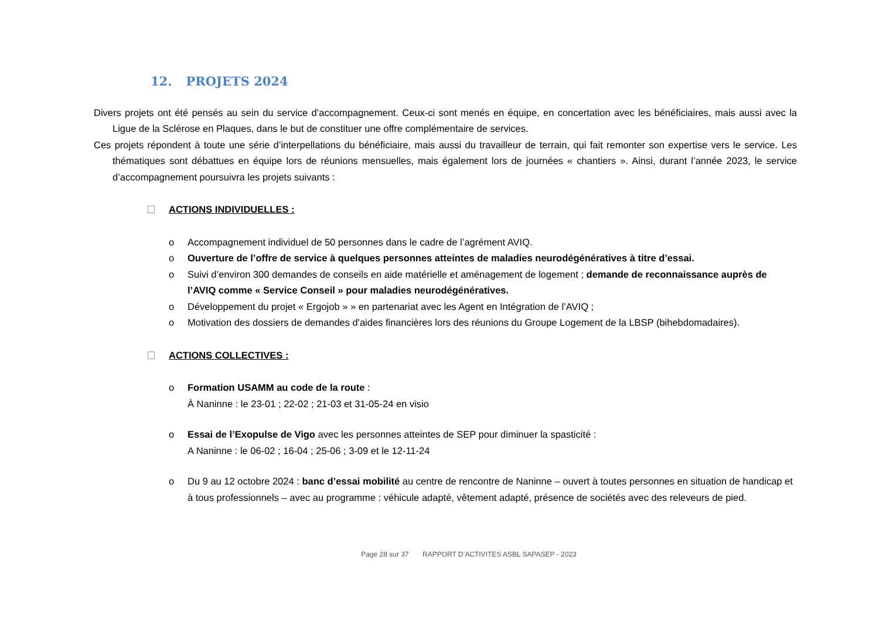12. PROJETS 2024
Divers projets ont été pensés au sein du service d’accompagnement. Ceux-ci sont menés en équipe, en concertation avec les bénéficiaires, mais aussi avec la Ligue de la Sclérose en Plaques, dans le but de constituer une offre complémentaire de services.
Ces projets répondent à toute une série d’interpellations du bénéficiaire, mais aussi du travailleur de terrain, qui fait remonter son expertise vers le service. Les thématiques sont débattues en équipe lors de réunions mensuelles, mais également lors de journées « chantiers ». Ainsi, durant l’année 2023, le service d’accompagnement poursuivra les projets suivants :
ACTIONS INDIVIDUELLES :
o Accompagnement individuel de 50 personnes dans le cadre de l’agrément AVIQ.
o Ouverture de l’offre de service à quelques personnes atteintes de maladies neurodégénératives à titre d’essai.
o Suivi d’environ 300 demandes de conseils en aide matérielle et aménagement de logement ; demande de reconnaissance auprès de l’AVIQ comme « Service Conseil » pour maladies neurodégénératives.
o Développement du projet « Ergojob » » en partenariat avec les Agent en Intégration de l’AVIQ ;
o Motivation des dossiers de demandes d'aides financières lors des réunions du Groupe Logement de la LBSP (bihebdomadaires).
ACTIONS COLLECTIVES :
o Formation USAMM au code de la route :
À Naninne : le 23-01 ; 22-02 ; 21-03 et 31-05-24 en visio
o Essai de l’Exopulse de Vigo avec les personnes atteintes de SEP pour diminuer la spasticité :
A Naninne : le 06-02 ; 16-04 ; 25-06 ; 3-09 et le 12-11-24
o Du 9 au 12 octobre 2024 : banc d’essai mobilité au centre de rencontre de Naninne – ouvert à toutes personnes en situation de handicap et à tous professionnels – avec au programme : véhicule adapté, vêtement adapté, présence de sociétés avec des releveurs de pied.
Page 28 sur 37 RAPPORT D’ACTIVITES ASBL SAPASEP - 2023